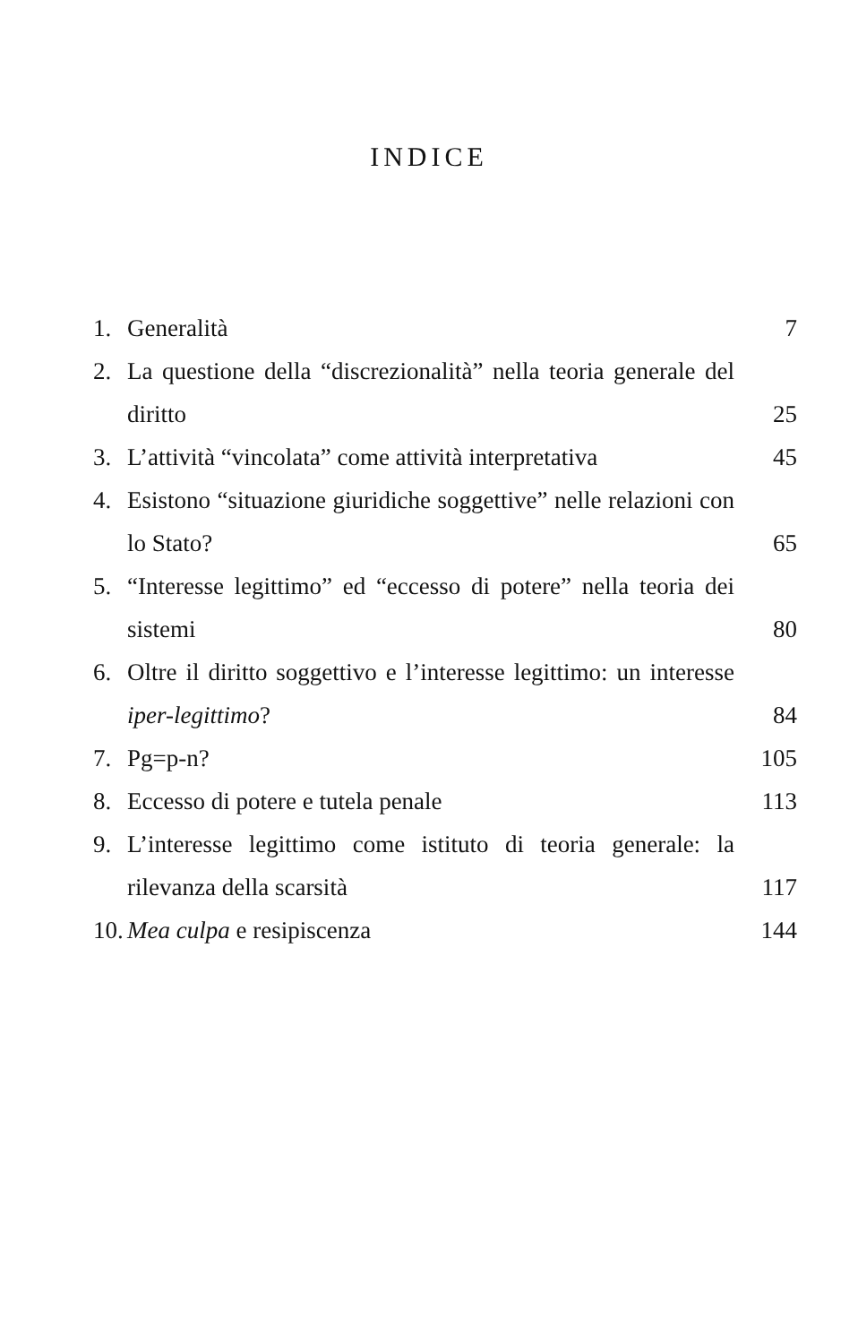INDICE
1. Generalità 7
2. La questione della “discrezionalità” nella teoria generale del diritto 25
3. L’attività “vincolata” come attività interpretativa 45
4. Esistono “situazione giuridiche soggettive” nelle relazioni con lo Stato? 65
5. “Interesse legittimo” ed “eccesso di potere” nella teoria dei sistemi 80
6. Oltre il diritto soggettivo e l’interesse legittimo: un interesse iper-legittimo? 84
7. Pg=p-n? 105
8. Eccesso di potere e tutela penale 113
9. L’interesse legittimo come istituto di teoria generale: la rilevanza della scarsità 117
10. Mea culpa e resipiscenza 144